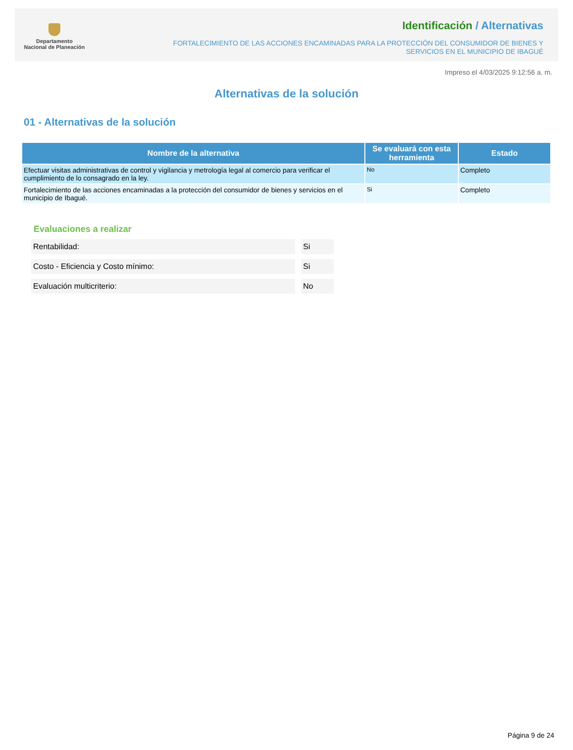Departamento
Nacional de Planeación
Identificación / Alternativas
FORTALECIMIENTO DE LAS ACCIONES ENCAMINADAS PARA LA PROTECCIÓN DEL CONSUMIDOR DE BIENES Y SERVICIOS EN EL MUNICIPIO DE IBAGUÉ
Impreso el 4/03/2025 9:12:56 a. m.
Alternativas de la solución
01 - Alternativas de la solución
| Nombre de la alternativa | Se evaluará con esta herramienta | Estado |
| --- | --- | --- |
| Efectuar visitas administrativas de control y vigilancia y metrología legal al comercio para verificar el cumplimiento de lo consagrado en la ley. | No | Completo |
| Fortalecimiento de las acciones encaminadas a la protección del consumidor de bienes y servicios en el municipio de Ibagué. | Si | Completo |
Evaluaciones a realizar
Rentabilidad: Si
Costo - Eficiencia y Costo mínimo: Si
Evaluación multicriterio: No
Página 9 de 24